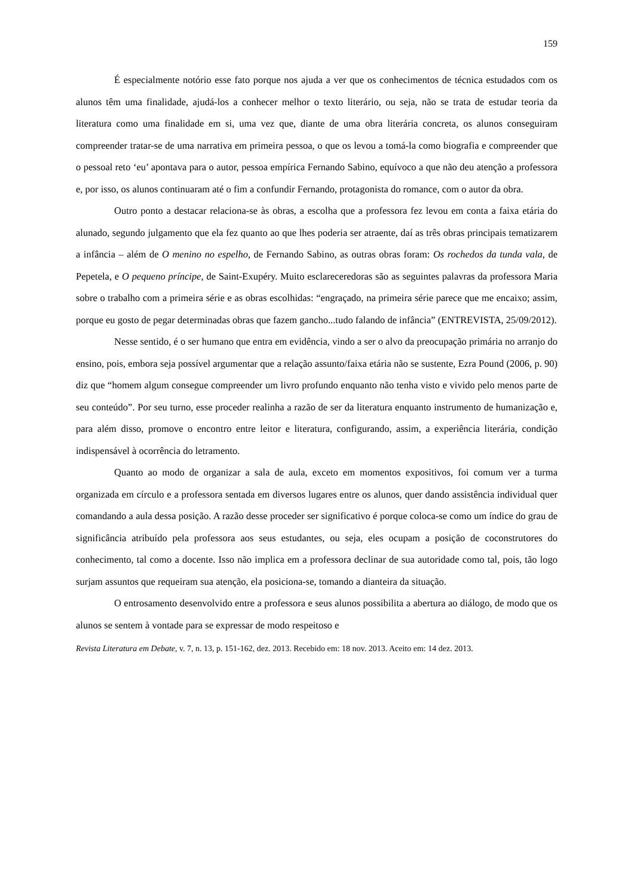159
É especialmente notório esse fato porque nos ajuda a ver que os conhecimentos de técnica estudados com os alunos têm uma finalidade, ajudá-los a conhecer melhor o texto literário, ou seja, não se trata de estudar teoria da literatura como uma finalidade em si, uma vez que, diante de uma obra literária concreta, os alunos conseguiram compreender tratar-se de uma narrativa em primeira pessoa, o que os levou a tomá-la como biografia e compreender que o pessoal reto ‘eu’ apontava para o autor, pessoa empírica Fernando Sabino, equívoco a que não deu atenção a professora e, por isso, os alunos continuaram até o fim a confundir Fernando, protagonista do romance, com o autor da obra.
Outro ponto a destacar relaciona-se às obras, a escolha que a professora fez levou em conta a faixa etária do alunado, segundo julgamento que ela fez quanto ao que lhes poderia ser atraente, daí as três obras principais tematizarem a infância – além de O menino no espelho, de Fernando Sabino, as outras obras foram: Os rochedos da tunda vala, de Pepetela, e O pequeno príncipe, de Saint-Exupéry. Muito esclareceredoras são as seguintes palavras da professora Maria sobre o trabalho com a primeira série e as obras escolhidas: “engraçado, na primeira série parece que me encaixo; assim, porque eu gosto de pegar determinadas obras que fazem gancho...tudo falando de infância” (ENTREVISTA, 25/09/2012).
Nesse sentido, é o ser humano que entra em evidência, vindo a ser o alvo da preocupação primária no arranjo do ensino, pois, embora seja possível argumentar que a relação assunto/faixa etária não se sustente, Ezra Pound (2006, p. 90) diz que “homem algum consegue compreender um livro profundo enquanto não tenha visto e vivido pelo menos parte de seu conteúdo”. Por seu turno, esse proceder realinha a razão de ser da literatura enquanto instrumento de humanização e, para além disso, promove o encontro entre leitor e literatura, configurando, assim, a experiência literária, condição indispensável à ocorrência do letramento.
Quanto ao modo de organizar a sala de aula, exceto em momentos expositivos, foi comum ver a turma organizada em círculo e a professora sentada em diversos lugares entre os alunos, quer dando assistência individual quer comandando a aula dessa posição. A razão desse proceder ser significativo é porque coloca-se como um índice do grau de significância atribuído pela professora aos seus estudantes, ou seja, eles ocupam a posição de coconstrutores do conhecimento, tal como a docente. Isso não implica em a professora declinar de sua autoridade como tal, pois, tão logo surjam assuntos que requeiram sua atenção, ela posiciona-se, tomando a dianteira da situação.
O entrosamento desenvolvido entre a professora e seus alunos possibilita a abertura ao diálogo, de modo que os alunos se sentem à vontade para se expressar de modo respeitoso e
Revista Literatura em Debate, v. 7, n. 13, p. 151-162, dez. 2013. Recebido em: 18 nov. 2013. Aceito em: 14 dez. 2013.